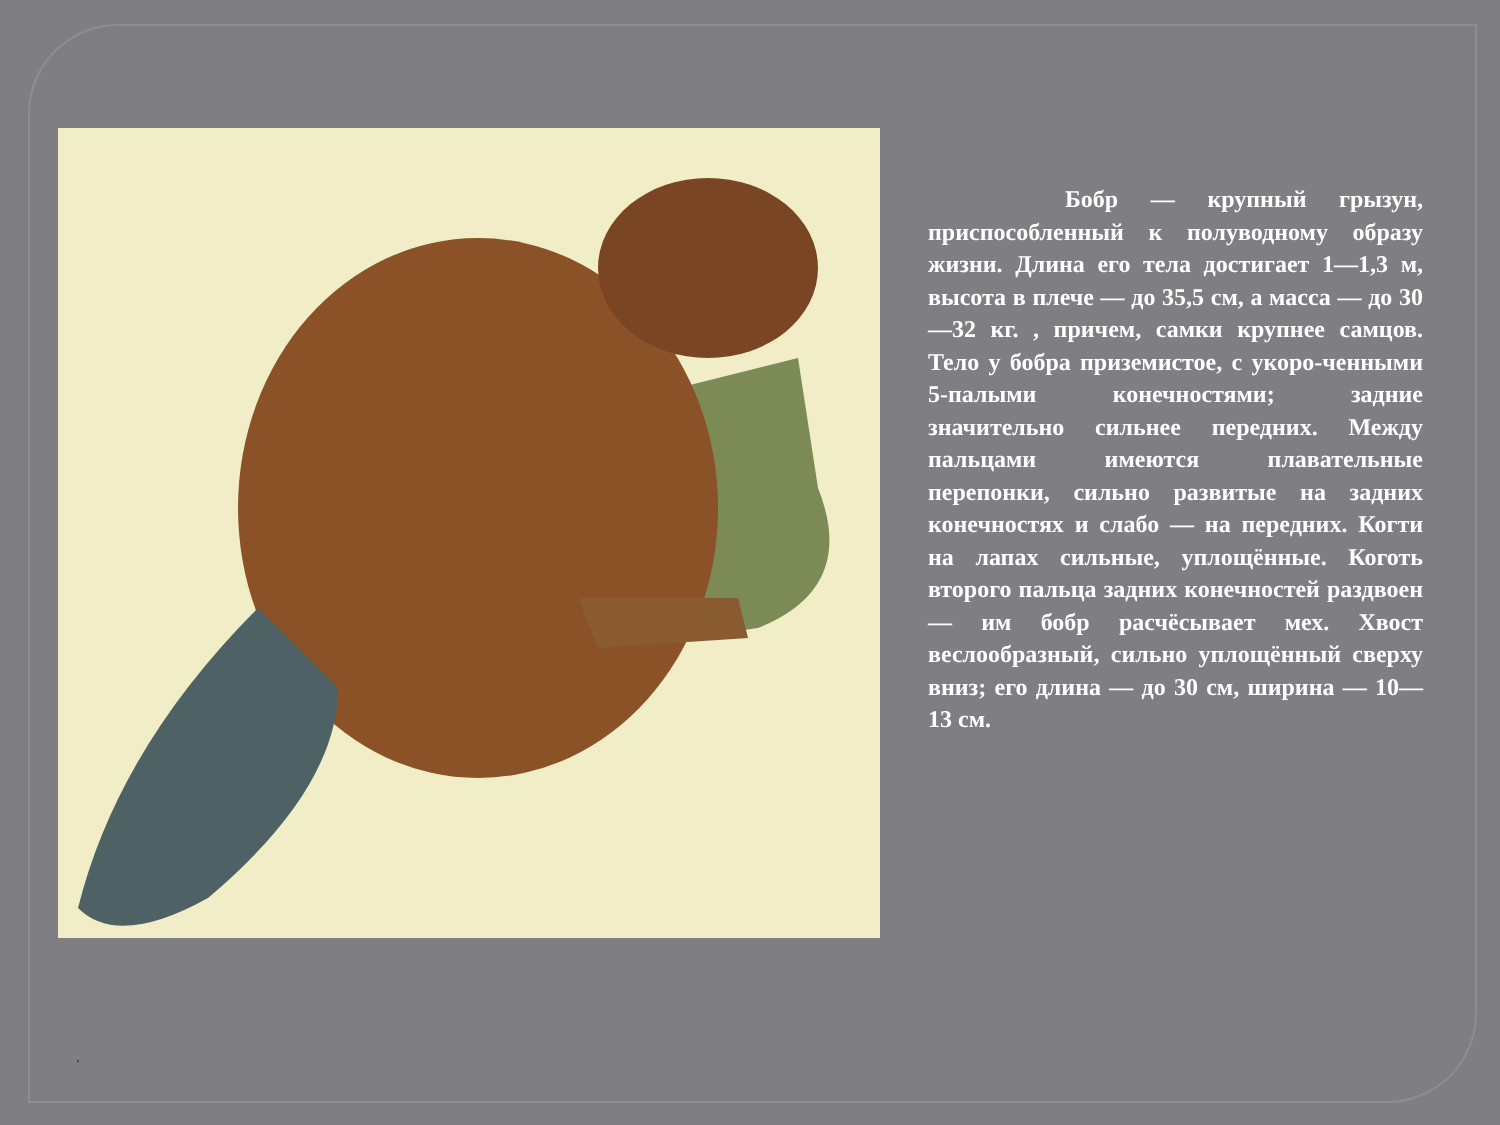.
Бобр — крупный грызун, приспособленный к полуводному образу жизни. Длина его тела достигает 1—1,3 м, высота в плече — до 35,5 см, а масса — до 30—32 кг. , причем, самки крупнее самцов. Тело у бобра приземистое, с укоро-ченными 5-палыми конечностями; задние значительно сильнее передних. Между пальцами имеются плавательные перепонки, сильно развитые на задних конечностях и слабо — на передних. Когти на лапах сильные, уплощённые. Коготь второго пальца задних конечностей раздвоен — им бобр расчёсывает мех. Хвост веслообразный, сильно уплощённый сверху вниз; его длина — до 30 см, ширина — 10—13 см.